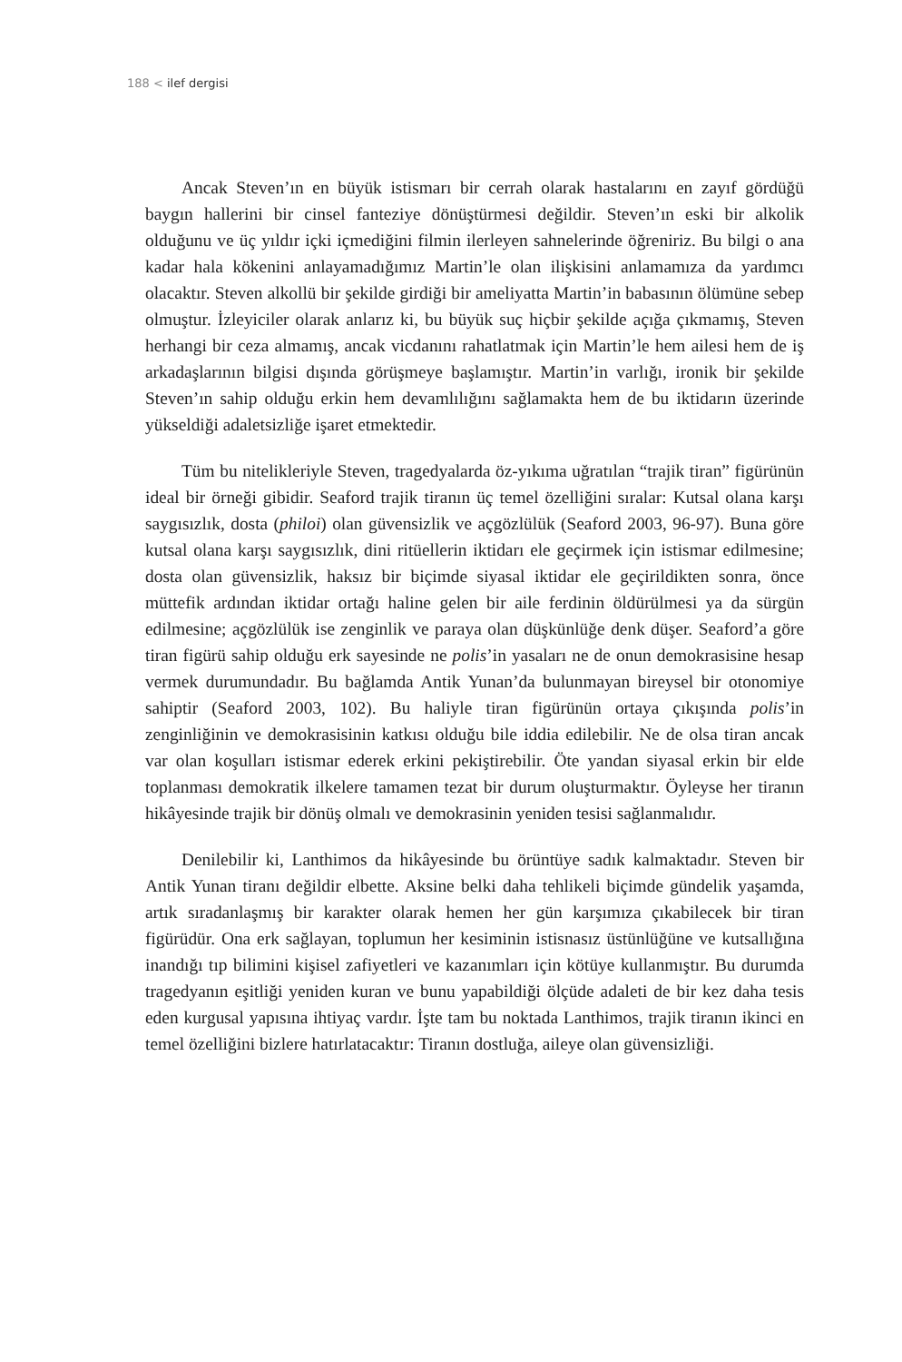188 < ilef dergisi
Ancak Steven’ın en büyük istismarı bir cerrah olarak hastalarını en zayıf gördüğü baygın hallerini bir cinsel fanteziye dönüştürmesi değildir. Steven’ın eski bir alkolik olduğunu ve üç yıldır içki içmediğini filmin ilerleyen sahnelerinde öğreniriz. Bu bilgi o ana kadar hala kökenini anlayamadığımız Martin’le olan ilişkisini anlamamıza da yardımcı olacaktır. Steven alkollü bir şekilde girdiği bir ameliyatta Martin’in babasının ölümüne sebep olmuştur. İzleyiciler olarak anlarız ki, bu büyük suç hiçbir şekilde açığa çıkmamış, Steven herhangi bir ceza almamış, ancak vicdanını rahatlatmak için Martin’le hem ailesi hem de iş arkadaşlarının bilgisi dışında görüşmeye başlamıştır. Martin’in varlığı, ironik bir şekilde Steven’ın sahip olduğu erkin hem devamlılığını sağlamakta hem de bu iktidarın üzerinde yükseldiği adaletsizliğe işaret etmektedir.
Tüm bu nitelikleriyle Steven, tragedyalarda öz-yıkıma uğratılan “trajik tiran” figürünün ideal bir örneği gibidir. Seaford trajik tiranın üç temel özelliğini sıralar: Kutsal olana karşı saygısızlık, dosta (philoi) olan güvensizlik ve açgözlülük (Seaford 2003, 96-97). Buna göre kutsal olana karşı saygısızlık, dini ritüellerin iktidarı ele geçirmek için istismar edilmesine; dosta olan güvensizlik, haksız bir biçimde siyasal iktidar ele geçirildikten sonra, önce müttefik ardından iktidar ortağı haline gelen bir aile ferdinin öldürülmesi ya da sürgün edilmesine; açgözlülük ise zenginlik ve paraya olan düşkünlüğe denk düşer. Seaford’a göre tiran figürü sahip olduğu erk sayesinde ne polis’in yasaları ne de onun demokrasisine hesap vermek durumundadır. Bu bağlamda Antik Yunan’da bulunmayan bireysel bir otonomiye sahiptir (Seaford 2003, 102). Bu haliyle tiran figürünün ortaya çıkışında polis’in zenginliğinin ve demokrasisinin katkısı olduğu bile iddia edilebilir. Ne de olsa tiran ancak var olan koşulları istismar ederek erkini pekiştirebilir. Öte yandan siyasal erkin bir elde toplanması demokratik ilkelere tamamen tezat bir durum oluşturmaktır. Öyleyse her tiranın hikâyesinde trajik bir dönüş olmalı ve demokrasinin yeniden tesisi sağlanmalıdır.
Denilebilir ki, Lanthimos da hikâyesinde bu örüntüye sadık kalmaktadır. Steven bir Antik Yunan tiranı değildir elbette. Aksine belki daha tehlikeli biçimde gündelik yaşamda, artık sıradanlaşmış bir karakter olarak hemen her gün karşımıza çıkabilecek bir tiran figürüdür. Ona erk sağlayan, toplumun her kesiminin istisnasız üstünlüğüne ve kutsallığına inandığı tıp bilimini kişisel zafiyetleri ve kazanımları için kötüye kullanmıştır. Bu durumda tragedyanın eşitliği yeniden kuran ve bunu yapabildiği ölçüde adaleti de bir kez daha tesis eden kurgusal yapısına ihtiyaç vardır. İşte tam bu noktada Lanthimos, trajik tiranın ikinci en temel özelliğini bizlere hatırlatacaktır: Tiranın dostluğa, aileye olan güvensizliği.